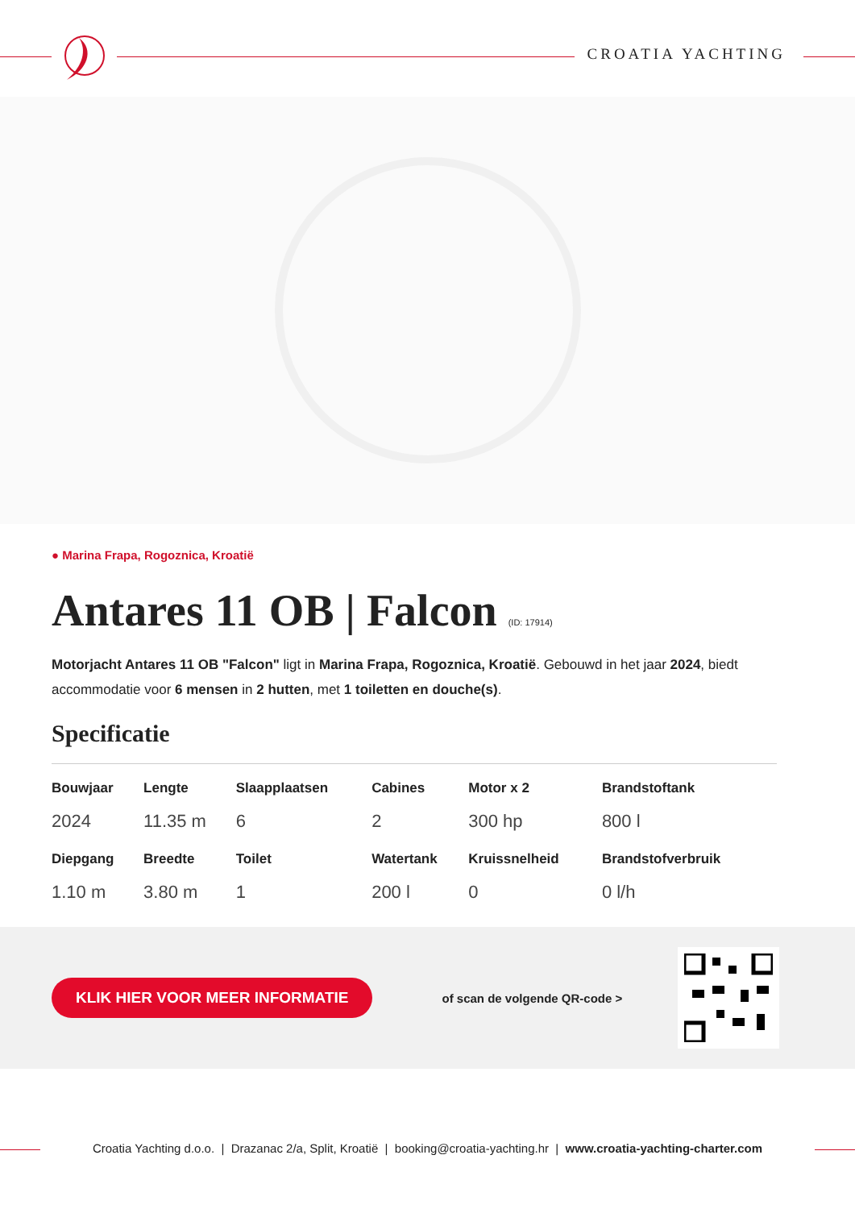CROATIA YACHTING
● Marina Frapa, Rogoznica, Kroatië
Antares 11 OB | Falcon (ID: 17914)
Motorjacht Antares 11 OB "Falcon" ligt in Marina Frapa, Rogoznica, Kroatië. Gebouwd in het jaar 2024, biedt accommodatie voor 6 mensen in 2 hutten, met 1 toiletten en douche(s).
Specificatie
| Bouwjaar | Lengte | Slaapplaatsen | Cabines | Motor x 2 | Brandstoftank |
| --- | --- | --- | --- | --- | --- |
| 2024 | 11.35 m | 6 | 2 | 300 hp | 800 l |
| Diepgang | Breedte | Toilet | Watertank | Kruissnelheid | Brandstofverbruik |
| 1.10 m | 3.80 m | 1 | 200 l | 0 | 0 l/h |
KLIK HIER VOOR MEER INFORMATIE
of scan de volgende QR-code >
Croatia Yachting d.o.o. | Drazanac 2/a, Split, Kroatië | booking@croatia-yachting.hr | www.croatia-yachting-charter.com